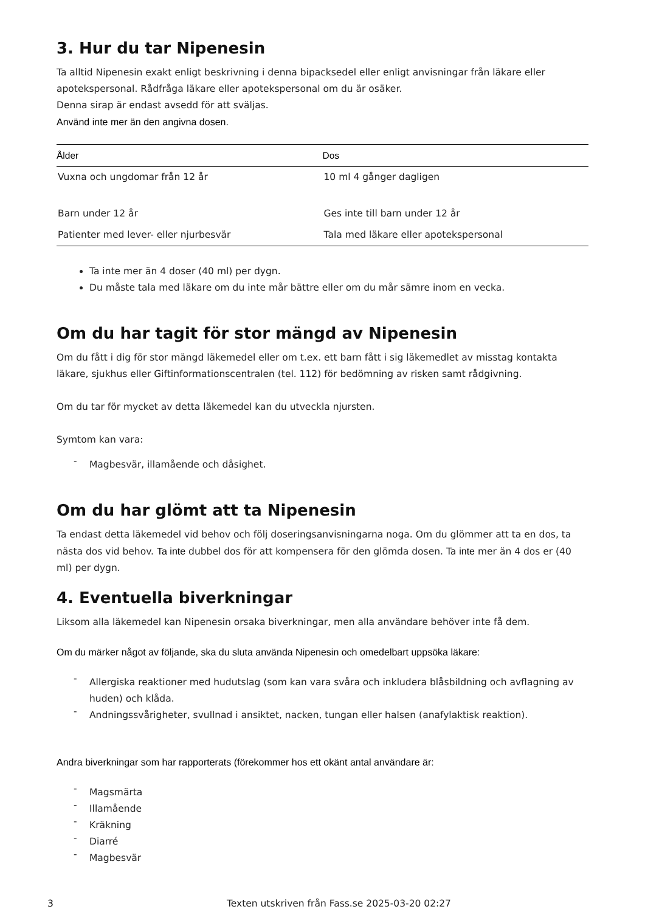3. Hur du tar Nipenesin
Ta alltid Nipenesin exakt enligt beskrivning i denna bipacksedel eller enligt anvisningar från läkare eller apotekspersonal. Rådfråga läkare eller apotekspersonal om du är osäker.
Denna sirap är endast avsedd för att sväljas.
Använd inte mer än den angivna dosen.
| Ålder | Dos |
| --- | --- |
| Vuxna och ungdomar från 12 år | 10 ml 4 gånger dagligen |
| Barn under 12 år | Ges inte till barn under 12 år |
| Patienter med lever- eller njurbesvär | Tala med läkare eller apotekspersonal |
Ta inte mer än 4 doser (40 ml) per dygn.
Du måste tala med läkare om du inte mår bättre eller om du mår sämre inom en vecka.
Om du har tagit för stor mängd av Nipenesin
Om du fått i dig för stor mängd läkemedel eller om t.ex. ett barn fått i sig läkemedlet av misstag kontakta läkare, sjukhus eller Giftinformationscentralen (tel. 112) för bedömning av risken samt rådgivning.
Om du tar för mycket av detta läkemedel kan du utveckla njursten.
Symtom kan vara:
- Magbesvär, illamående och dåsighet.
Om du har glömt att ta Nipenesin
Ta endast detta läkemedel vid behov och följ doseringsanvisningarna noga. Om du glömmer att ta en dos, ta nästa dos vid behov. Ta inte dubbel dos för att kompensera för den glömda dosen. Ta inte mer än 4 dos er (40 ml) per dygn.
4. Eventuella biverkningar
Liksom alla läkemedel kan Nipenesin orsaka biverkningar, men alla användare behöver inte få dem.
Om du märker något av följande, ska du sluta använda Nipenesin och omedelbart uppsöka läkare:
- Allergiska reaktioner med hudutslag (som kan vara svåra och inkludera blåsbildning och avflagning av huden) och klåda.
- Andningssvårigheter, svullnad i ansiktet, nacken, tungan eller halsen (anafylaktisk reaktion).
Andra biverkningar som har rapporterats (förekommer hos ett okänt antal användare är:
- Magsmärta
- Illamående
- Kräkning
- Diarré
- Magbesvär
3 Texten utskriven från Fass.se 2025-03-20 02:27